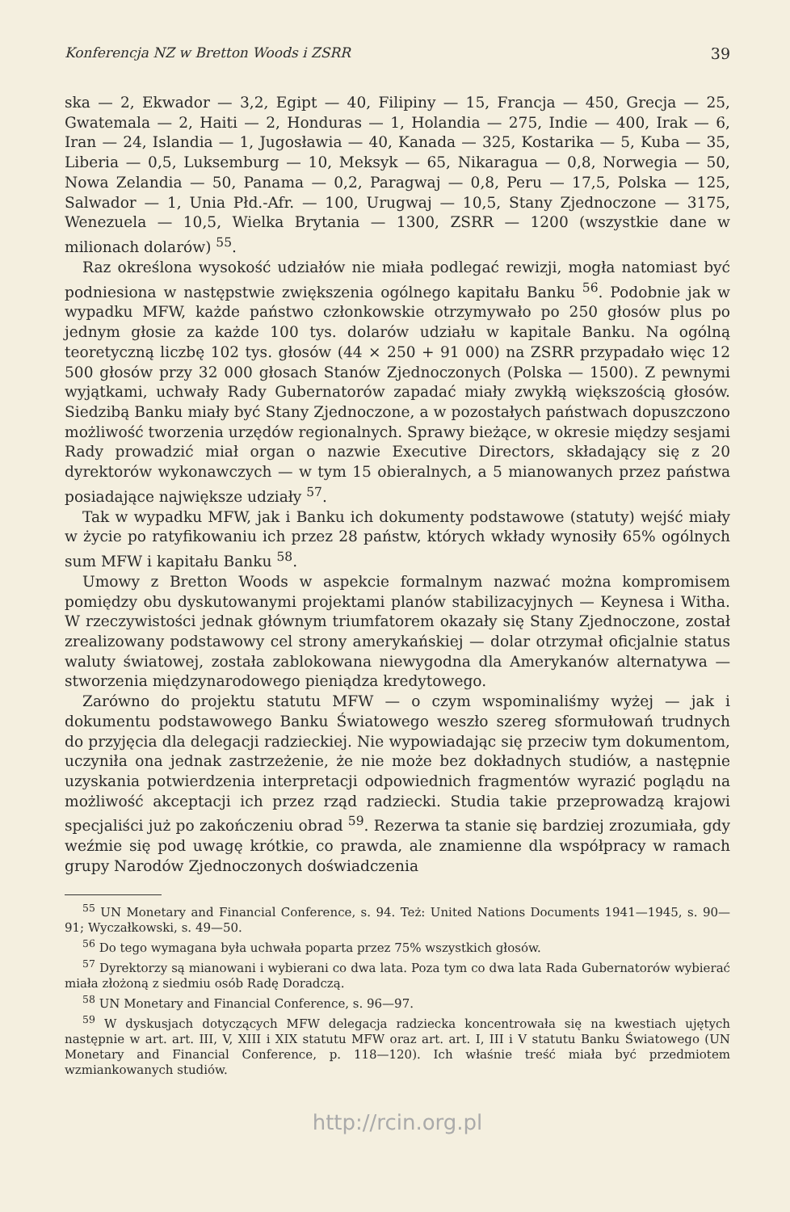Konferencja NZ w Bretton Woods i ZSRR 39
ska — 2, Ekwador — 3,2, Egipt — 40, Filipiny — 15, Francja — 450, Grecja — 25, Gwatemala — 2, Haiti — 2, Honduras — 1, Holandia — 275, Indie — 400, Irak — 6, Iran — 24, Islandia — 1, Jugosławia — 40, Kanada — 325, Kostarika — 5, Kuba — 35, Liberia — 0,5, Luksemburg — 10, Meksyk — 65, Nikaragua — 0,8, Norwegia — 50, Nowa Zelandia — 50, Panama — 0,2, Paragwaj — 0,8, Peru — 17,5, Polska — 125, Salwador — 1, Unia Płd.-Afr. — 100, Urugwaj — 10,5, Stany Zjednoczone — 3175, Wenezuela — 10,5, Wielka Brytania — 1300, ZSRR — 1200 (wszystkie dane w milionach dolarów) <sup>55</sup>.
Raz określona wysokość udziałów nie miała podlegać rewizji, mogła natomiast być podniesiona w następstwie zwiększenia ogólnego kapitału Banku <sup>56</sup>. Podobnie jak w wypadku MFW, każde państwo członkowskie otrzymywało po 250 głosów plus po jednym głosie za każde 100 tys. dolarów udziału w kapitale Banku. Na ogólną teoretyczną liczbę 102 tys. głosów (44 × 250 + 91 000) na ZSRR przypadało więc 12 500 głosów przy 32 000 głosach Stanów Zjednoczonych (Polska — 1500). Z pewnymi wyjątkami, uchwały Rady Gubernatorów zapadać miały zwykłą większością głosów. Siedzibą Banku miały być Stany Zjednoczone, a w pozostałych państwach dopuszczono możliwość tworzenia urzędów regionalnych. Sprawy bieżące, w okresie między sesjami Rady prowadzić miał organ o nazwie Executive Directors, składający się z 20 dyrektorów wykonawczych — w tym 15 obieralnych, a 5 mianowanych przez państwa posiadające największe udziały <sup>57</sup>.
Tak w wypadku MFW, jak i Banku ich dokumenty podstawowe (statuty) wejść miały w życie po ratyfikowaniu ich przez 28 państw, których wkłady wynosiły 65% ogólnych sum MFW i kapitału Banku <sup>58</sup>.
Umowy z Bretton Woods w aspekcie formalnym nazwać można kompromisem pomiędzy obu dyskutowanymi projektami planów stabilizacyjnych — Keynesa i Witha. W rzeczywistości jednak głównym triumfatorem okazały się Stany Zjednoczone, został zrealizowany podstawowy cel strony amerykańskiej — dolar otrzymał oficjalnie status waluty światowej, została zablokowana niewygodna dla Amerykanów alternatywa — stworzenia międzynarodowego pieniądza kredytowego.
Zarówno do projektu statutu MFW — o czym wspominaliśmy wyżej — jak i dokumentu podstawowego Banku Światowego weszło szereg sformułowań trudnych do przyjęcia dla delegacji radzieckiej. Nie wypowiadając się przeciw tym dokumentom, uczyniła ona jednak zastrzeżenie, że nie może bez dokładnych studiów, a następnie uzyskania potwierdzenia interpretacji odpowiednich fragmentów wyrazić poglądu na możliwość akceptacji ich przez rząd radziecki. Studia takie przeprowadzą krajowi specjaliści już po zakończeniu obrad <sup>59</sup>. Rezerwa ta stanie się bardziej zrozumiała, gdy weźmie się pod uwagę krótkie, co prawda, ale znamienne dla współpracy w ramach grupy Narodów Zjednoczonych doświadczenia
<sup>55</sup> UN Monetary and Financial Conference, s. 94. Też: United Nations Documents 1941—1945, s. 90—91; Wyczałkowski, s. 49—50.
<sup>56</sup> Do tego wymagana była uchwała poparta przez 75% wszystkich głosów.
<sup>57</sup> Dyrektorzy są mianowani i wybierani co dwa lata. Poza tym co dwa lata Rada Gubernatorów wybierać miała złożoną z siedmiu osób Radę Doradczą.
<sup>58</sup> UN Monetary and Financial Conference, s. 96—97.
<sup>59</sup> W dyskusjach dotyczących MFW delegacja radziecka koncentrowała się na kwestiach ujętych następnie w art. art. III, V, XIII i XIX statutu MFW oraz art. art. I, III i V statutu Banku Światowego (UN Monetary and Financial Conference, p. 118—120). Ich właśnie treść miała być przedmiotem wzmiankowanych studiów.
http://rcin.org.pl